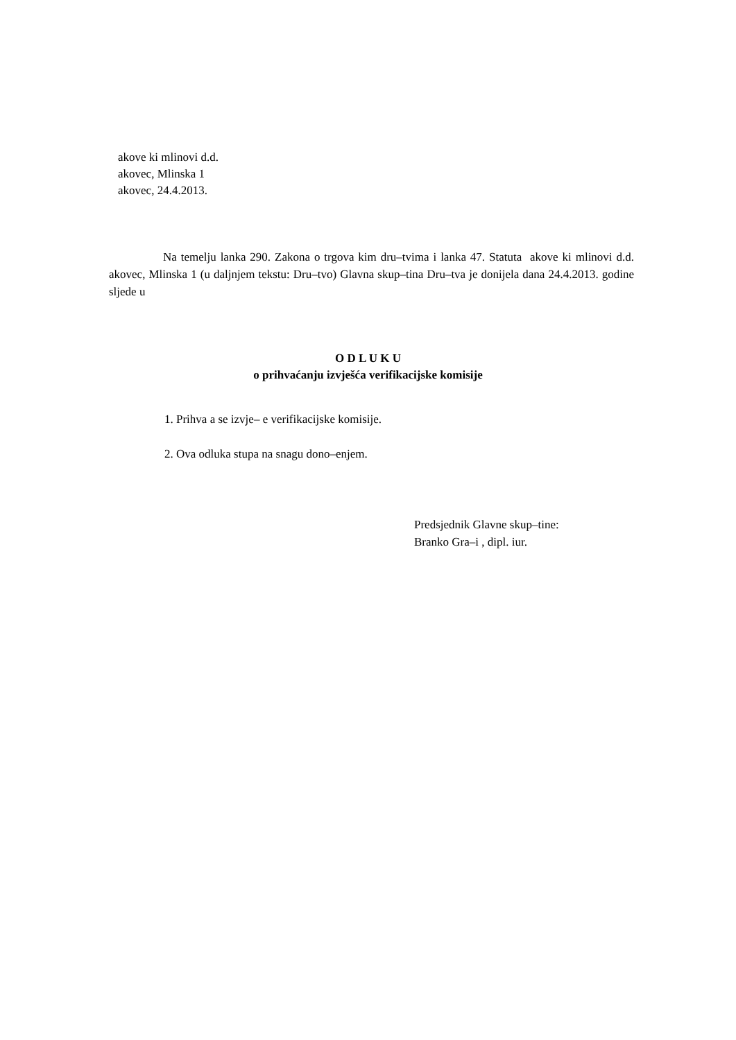akove ki mlinovi d.d.
akovec, Mlinska 1
akovec, 24.4.2013.
Na temelju lanka 290. Zakona o trgova kim dru–tvima i lanka 47. Statuta akove ki mlinovi d.d. akovec, Mlinska 1 (u daljnjem tekstu: Dru–tvo) Glavna skup–tina Dru–tva je donijela dana 24.4.2013. godine sljede u
O D L U K U
o prihvaćanju izvješća verifikacijske komisije
1. Prihva a se izvje– e verifikacijske komisije.
2. Ova odluka stupa na snagu dono–enjem.
Predsjednik Glavne skup–tine:
Branko Gra–i , dipl. iur.